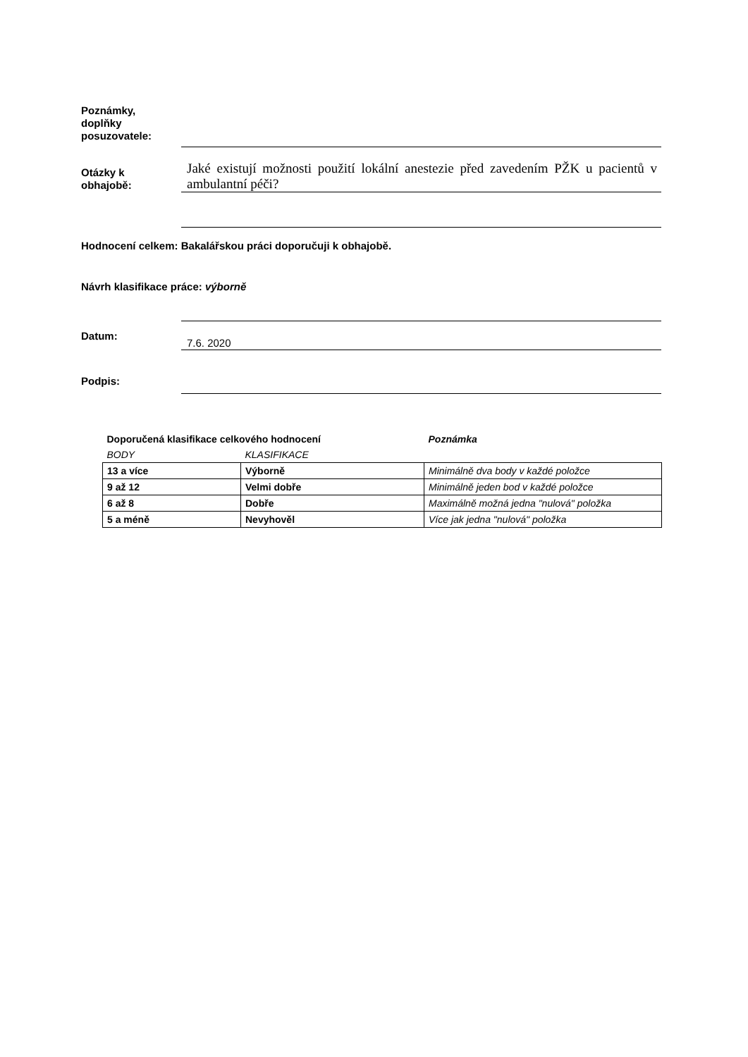Poznámky,
doplňky
posuzovatele:
Otázky k
obhajobě:
Jaké existují možnosti použití lokální anestezie před zavedením PŽK u pacientů v ambulantní péči?
Hodnocení celkem: Bakalářskou práci doporučuji k obhajobě.
Návrh klasifikace práce: výborně
Datum:
7.6. 2020
Podpis:
| Doporučená klasifikace celkového hodnocení | | Poznámka |
| BODY | KLASIFIKACE | |
| 13 a více | Výborně | Minimálně dva body v každé položce |
| 9 až 12 | Velmi dobře | Minimálně jeden bod v každé položce |
| 6 až 8 | Dobře | Maximálně možná jedna "nulová" položka |
| 5 a méně | Nevyhověl | Více jak jedna "nulová" položka |